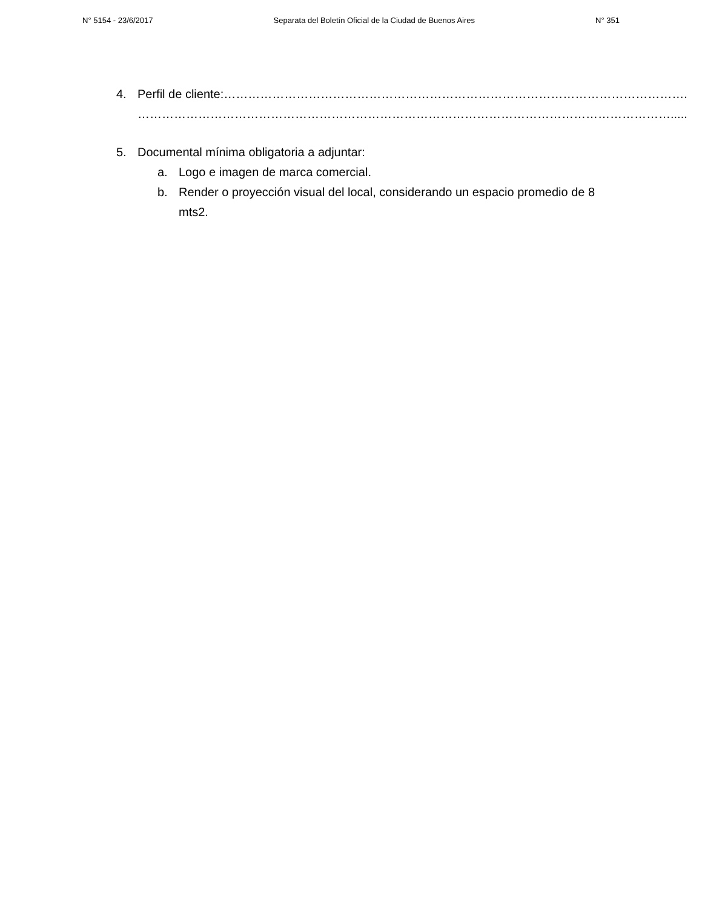N° 5154 - 23/6/2017 Separata del Boletín Oficial de la Ciudad de Buenos Aires N° 351
4. Perfil de cliente:…………………………………………………………………………………………………….
…………………………………………………………………………………………………………………….....
5. Documental mínima obligatoria a adjuntar:
a. Logo e imagen de marca comercial.
b. Render o proyección visual del local, considerando un espacio promedio de 8 mts2.